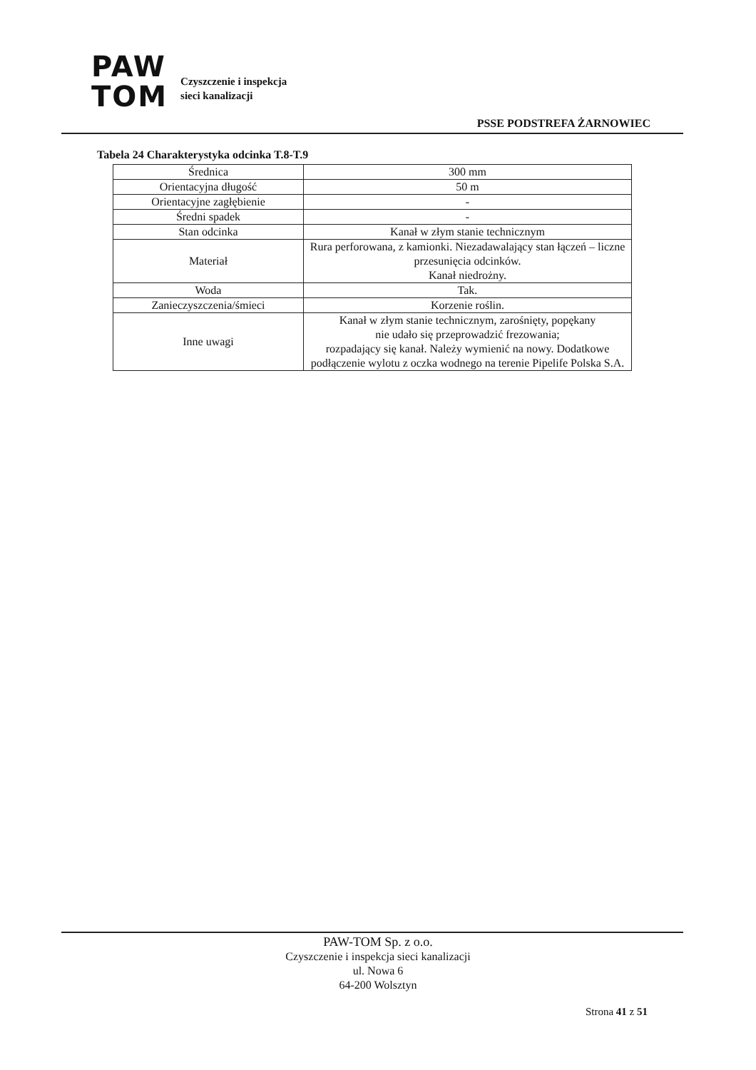PAW
TOM
Czyszczenie i inspekcja
sieci kanalizacji
PSSE PODSTREFA ŻARNOWIEC
Tabela 24 Charakterystyka odcinka T.8-T.9
| Średnica | 300 mm |
| Orientacyjna długość | 50 m |
| Orientacyjne zagłębienie | - |
| Średni spadek | - |
| Stan odcinka | Kanał w złym stanie technicznym |
| Materiał | Rura perforowana, z kamionki. Niezadawalający stan łączeń – liczne przesunięcia odcinków. Kanał niedrożny. |
| Woda | Tak. |
| Zanieczyszczenia/śmieci | Korzenie roślin. |
| Inne uwagi | Kanał w złym stanie technicznym, zarośnięty, popękany nie udało się przeprowadzić frezowania; rozpadający się kanał. Należy wymienić na nowy. Dodatkowe podłączenie wylotu z oczka wodnego na terenie Pipelife Polska S.A. |
PAW-TOM Sp. z o.o.
Czyszczenie i inspekcja sieci kanalizacji
ul. Nowa 6
64-200 Wolsztyn
Strona 41 z 51